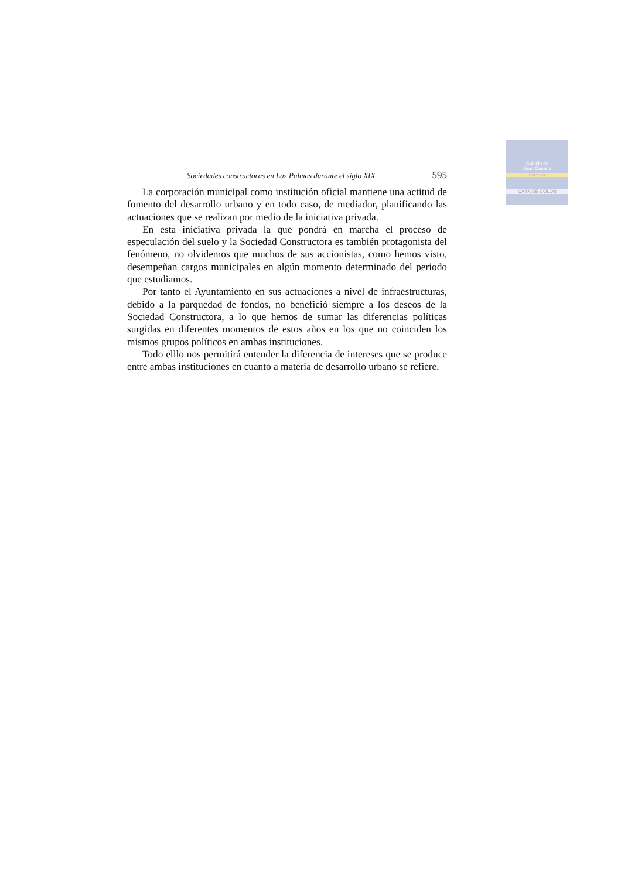Cabildo de
Gran Canaria
CULTURA
CASA DE COLON
Sociedades constructoras en Las Palmas durante el siglo XIX 595
La corporación municipal como institución oficial mantiene una actitud de fomento del desarrollo urbano y en todo caso, de mediador, planificando las actuaciones que se realizan por medio de la iniciativa privada.
En esta iniciativa privada la que pondrá en marcha el proceso de especulación del suelo y la Sociedad Constructora es también protagonista del fenómeno, no olvidemos que muchos de sus accionistas, como hemos visto, desempeñan cargos municipales en algún momento determinado del periodo que estudiamos.
Por tanto el Ayuntamiento en sus actuaciones a nivel de infraestructuras, debido a la parquedad de fondos, no benefició siempre a los deseos de la Sociedad Constructora, a lo que hemos de sumar las diferencias políticas surgidas en diferentes momentos de estos años en los que no coinciden los mismos grupos políticos en ambas instituciones.
Todo elllo nos permitirá entender la diferencia de intereses que se produce entre ambas instituciones en cuanto a materia de desarrollo urbano se refiere.